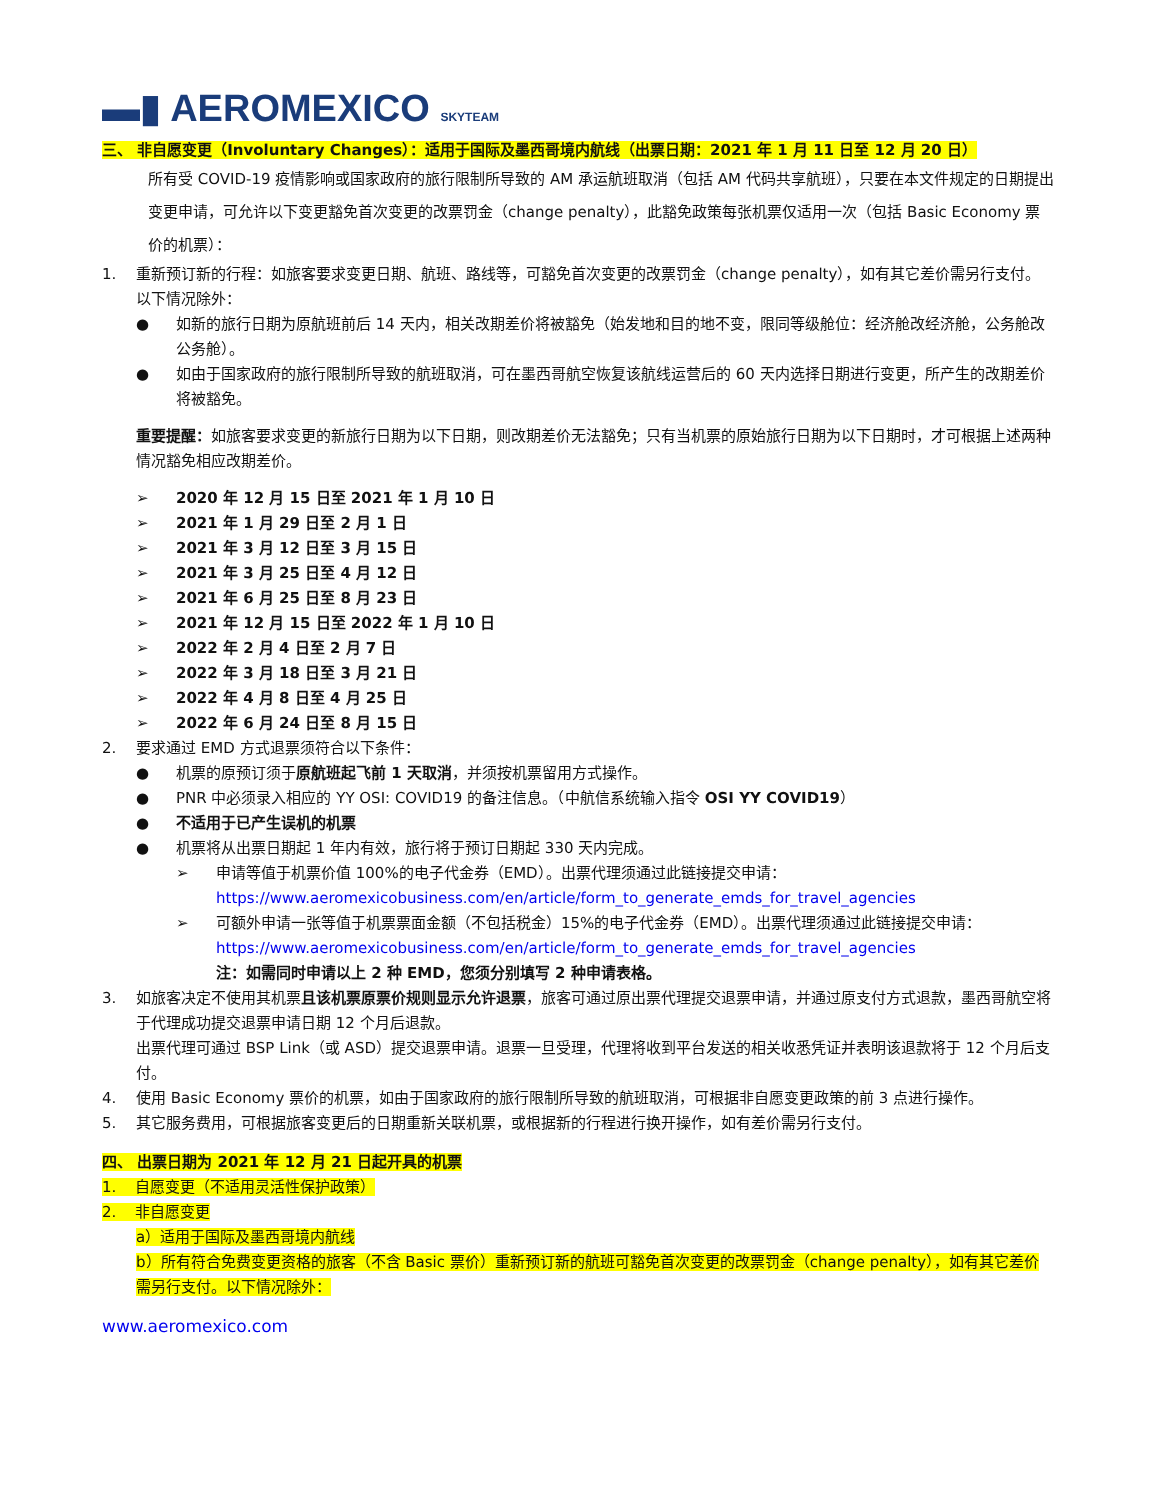▬▮ AEROMEXICO SKYTEAM
三、 非自愿变更（Involuntary Changes）：适用于国际及墨西哥境内航线（出票日期：2021 年 1 月 11 日至 12 月 20 日）
所有受 COVID-19 疫情影响或国家政府的旅行限制所导致的 AM 承运航班取消（包括 AM 代码共享航班），只要在本文件规定的日期提出变更申请，可允许以下变更豁免首次变更的改票罚金（change penalty），此豁免政策每张机票仅适用一次（包括 Basic Economy 票价的机票）：
1. 重新预订新的行程：如旅客要求变更日期、航班、路线等，可豁免首次变更的改票罚金（change penalty），如有其它差价需另行支付。以下情况除外：
● 如新的旅行日期为原航班前后 14 天内，相关改期差价将被豁免（始发地和目的地不变，限同等级舱位：经济舱改经济舱，公务舱改公务舱）。
● 如由于国家政府的旅行限制所导致的航班取消，可在墨西哥航空恢复该航线运营后的 60 天内选择日期进行变更，所产生的改期差价将被豁免。
重要提醒：如旅客要求变更的新旅行日期为以下日期，则改期差价无法豁免；只有当机票的原始旅行日期为以下日期时，才可根据上述两种情况豁免相应改期差价。
➢ 2020 年 12 月 15 日至 2021 年 1 月 10 日
➢ 2021 年 1 月 29 日至 2 月 1 日
➢ 2021 年 3 月 12 日至 3 月 15 日
➢ 2021 年 3 月 25 日至 4 月 12 日
➢ 2021 年 6 月 25 日至 8 月 23 日
➢ 2021 年 12 月 15 日至 2022 年 1 月 10 日
➢ 2022 年 2 月 4 日至 2 月 7 日
➢ 2022 年 3 月 18 日至 3 月 21 日
➢ 2022 年 4 月 8 日至 4 月 25 日
➢ 2022 年 6 月 24 日至 8 月 15 日
2. 要求通过 EMD 方式退票须符合以下条件：
● 机票的原预订须于原航班起飞前 1 天取消，并须按机票留用方式操作。
● PNR 中必须录入相应的 YY OSI: COVID19 的备注信息。（中航信系统输入指令 OSI YY COVID19）
● 不适用于已产生误机的机票
● 机票将从出票日期起 1 年内有效，旅行将于预订日期起 330 天内完成。
➢ 申请等值于机票价值 100%的电子代金券（EMD）。出票代理须通过此链接提交申请：
https://www.aeromexicobusiness.com/en/article/form_to_generate_emds_for_travel_agencies
➢ 可额外申请一张等值于机票票面金额（不包括税金）15%的电子代金券（EMD）。出票代理须通过此链接提交申请：https://www.aeromexicobusiness.com/en/article/form_to_generate_emds_for_travel_agencies
注：如需同时申请以上 2 种 EMD，您须分别填写 2 种申请表格。
3. 如旅客决定不使用其机票且该机票原票价规则显示允许退票，旅客可通过原出票代理提交退票申请，并通过原支付方式退款，墨西哥航空将于代理成功提交退票申请日期 12 个月后退款。
出票代理可通过 BSP Link（或 ASD）提交退票申请。退票一旦受理，代理将收到平台发送的相关收悉凭证并表明该退款将于 12 个月后支付。
4. 使用 Basic Economy 票价的机票，如由于国家政府的旅行限制所导致的航班取消，可根据非自愿变更政策的前 3 点进行操作。
5. 其它服务费用，可根据旅客变更后的日期重新关联机票，或根据新的行程进行换开操作，如有差价需另行支付。
四、 出票日期为 2021 年 12 月 21 日起开具的机票
1. 自愿变更（不适用灵活性保护政策）
2. 非自愿变更
a）适用于国际及墨西哥境内航线
b）所有符合免费变更资格的旅客（不含 Basic 票价）重新预订新的航班可豁免首次变更的改票罚金（change penalty），如有其它差价需另行支付。以下情况除外：
www.aeromexico.com